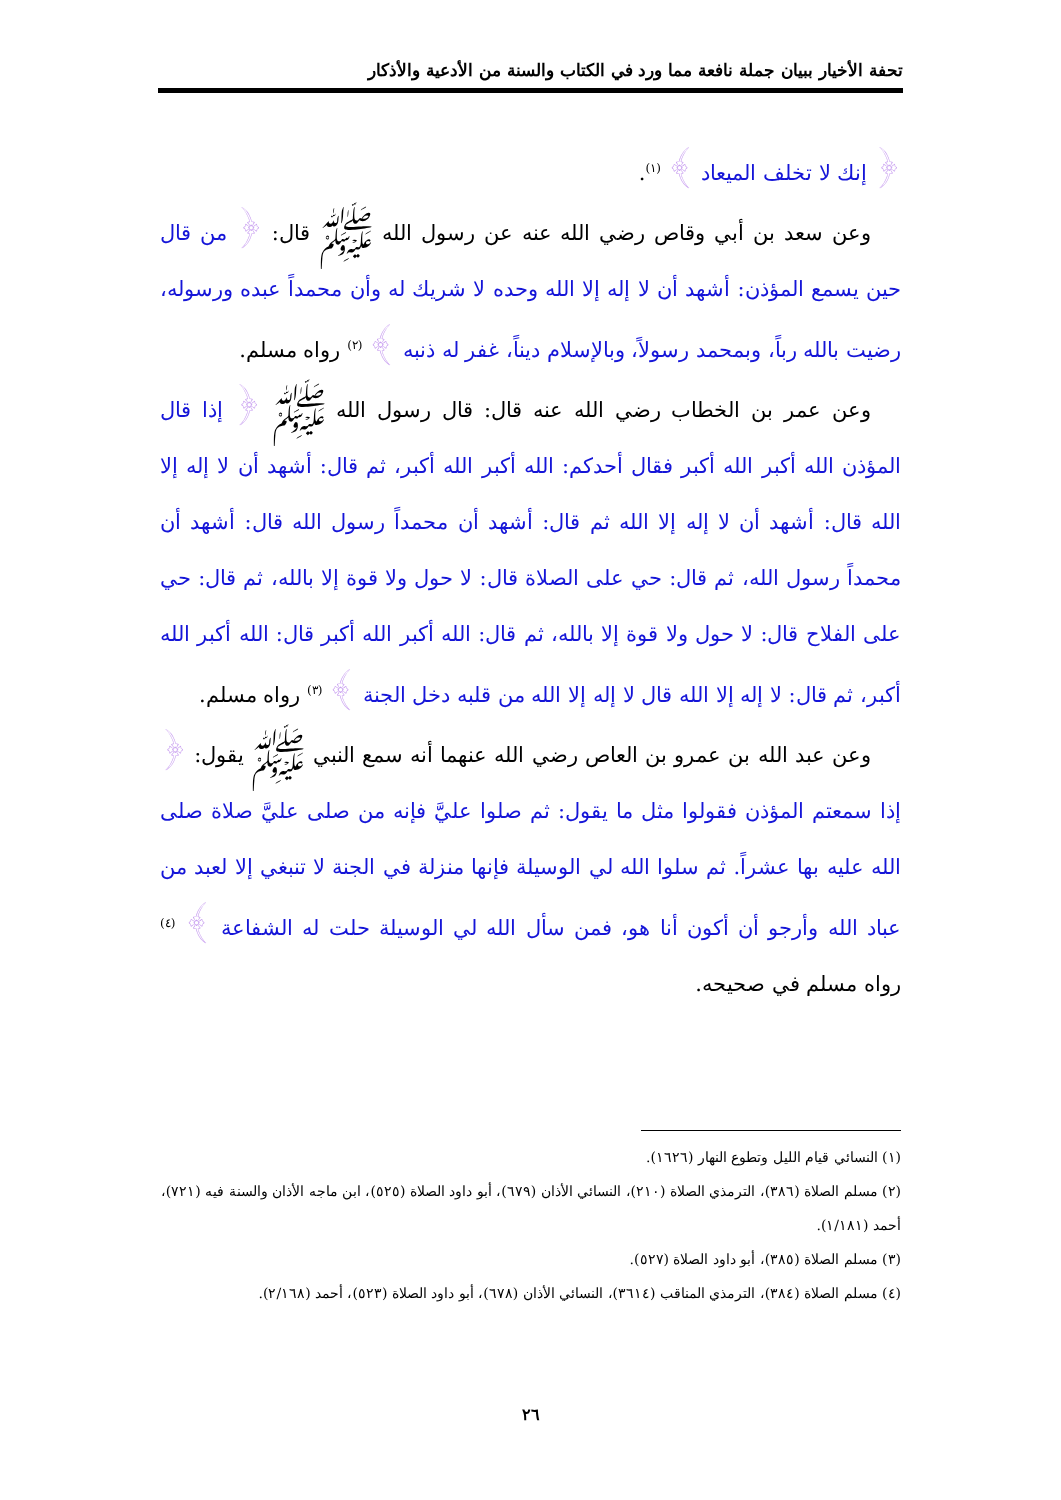تحفة الأخيار ببيان جملة نافعة مما ورد في الكتاب والسنة من الأدعية والأذكار
﴿ إنك لا تخلف الميعاد ﴾ <sup>(١)</sup>.
وعن سعد بن أبي وقاص رضي الله عنه عن رسول الله ﷺ قال: ﴿ من قال حين يسمع المؤذن: أشهد أن لا إله إلا الله وحده لا شريك له وأن محمداً عبده ورسوله، رضيت بالله رباً، وبمحمد رسولاً، وبالإسلام ديناً، غفر له ذنبه ﴾ <sup>(٢)</sup> رواه مسلم.
وعن عمر بن الخطاب رضي الله عنه قال: قال رسول الله ﷺ ﴿ إذا قال المؤذن الله أكبر الله أكبر فقال أحدكم: الله أكبر الله أكبر، ثم قال: أشهد أن لا إله إلا الله قال: أشهد أن لا إله إلا الله ثم قال: أشهد أن محمداً رسول الله قال: أشهد أن محمداً رسول الله، ثم قال: حي على الصلاة قال: لا حول ولا قوة إلا بالله، ثم قال: حي على الفلاح قال: لا حول ولا قوة إلا بالله، ثم قال: الله أكبر الله أكبر قال: الله أكبر الله أكبر، ثم قال: لا إله إلا الله قال لا إله إلا الله من قلبه دخل الجنة ﴾ <sup>(٣)</sup> رواه مسلم.
وعن عبد الله بن عمرو بن العاص رضي الله عنهما أنه سمع النبي ﷺ يقول: ﴿ إذا سمعتم المؤذن فقولوا مثل ما يقول: ثم صلوا عليَّ فإنه من صلى عليَّ صلاة صلى الله عليه بها عشراً. ثم سلوا الله لي الوسيلة فإنها منزلة في الجنة لا تنبغي إلا لعبد من عباد الله وأرجو أن أكون أنا هو، فمن سأل الله لي الوسيلة حلت له الشفاعة ﴾ <sup>(٤)</sup> رواه مسلم في صحيحه.
(١) النسائي قيام الليل وتطوع النهار (١٦٢٦).
(٢) مسلم الصلاة (٣٨٦)، الترمذي الصلاة (٢١٠)، النسائي الأذان (٦٧٩)، أبو داود الصلاة (٥٢٥)، ابن ماجه الأذان والسنة فيه (٧٢١)، أحمد (١/١٨١).
(٣) مسلم الصلاة (٣٨٥)، أبو داود الصلاة (٥٢٧).
(٤) مسلم الصلاة (٣٨٤)، الترمذي المناقب (٣٦١٤)، النسائي الأذان (٦٧٨)، أبو داود الصلاة (٥٢٣)، أحمد (٢/١٦٨).
٢٦